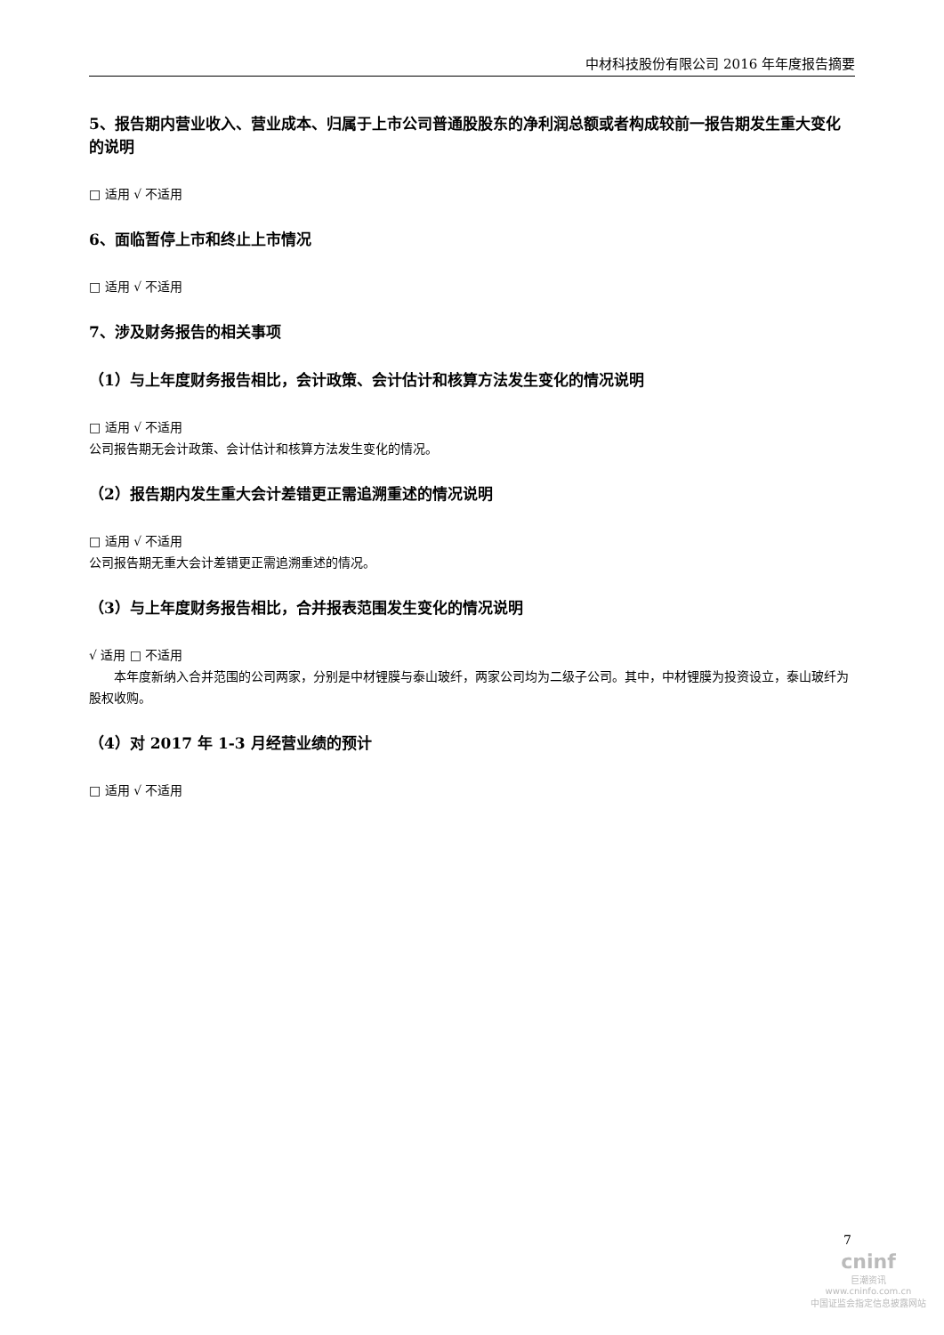中材科技股份有限公司 2016 年年度报告摘要
5、报告期内营业收入、营业成本、归属于上市公司普通股股东的净利润总额或者构成较前一报告期发生重大变化的说明
□ 适用 √ 不适用
6、面临暂停上市和终止上市情况
□ 适用 √ 不适用
7、涉及财务报告的相关事项
（1）与上年度财务报告相比，会计政策、会计估计和核算方法发生变化的情况说明
□ 适用 √ 不适用
公司报告期无会计政策、会计估计和核算方法发生变化的情况。
（2）报告期内发生重大会计差错更正需追溯重述的情况说明
□ 适用 √ 不适用
公司报告期无重大会计差错更正需追溯重述的情况。
（3）与上年度财务报告相比，合并报表范围发生变化的情况说明
√ 适用 □ 不适用
  本年度新纳入合并范围的公司两家，分别是中材锂膜与泰山玻纤，两家公司均为二级子公司。其中，中材锂膜为投资设立，泰山玻纤为股权收购。
（4）对 2017 年 1-3 月经营业绩的预计
□ 适用 √ 不适用
7
cninf
巨潮资讯
www.cninfo.com.cn
中国证监会指定信息披露网站